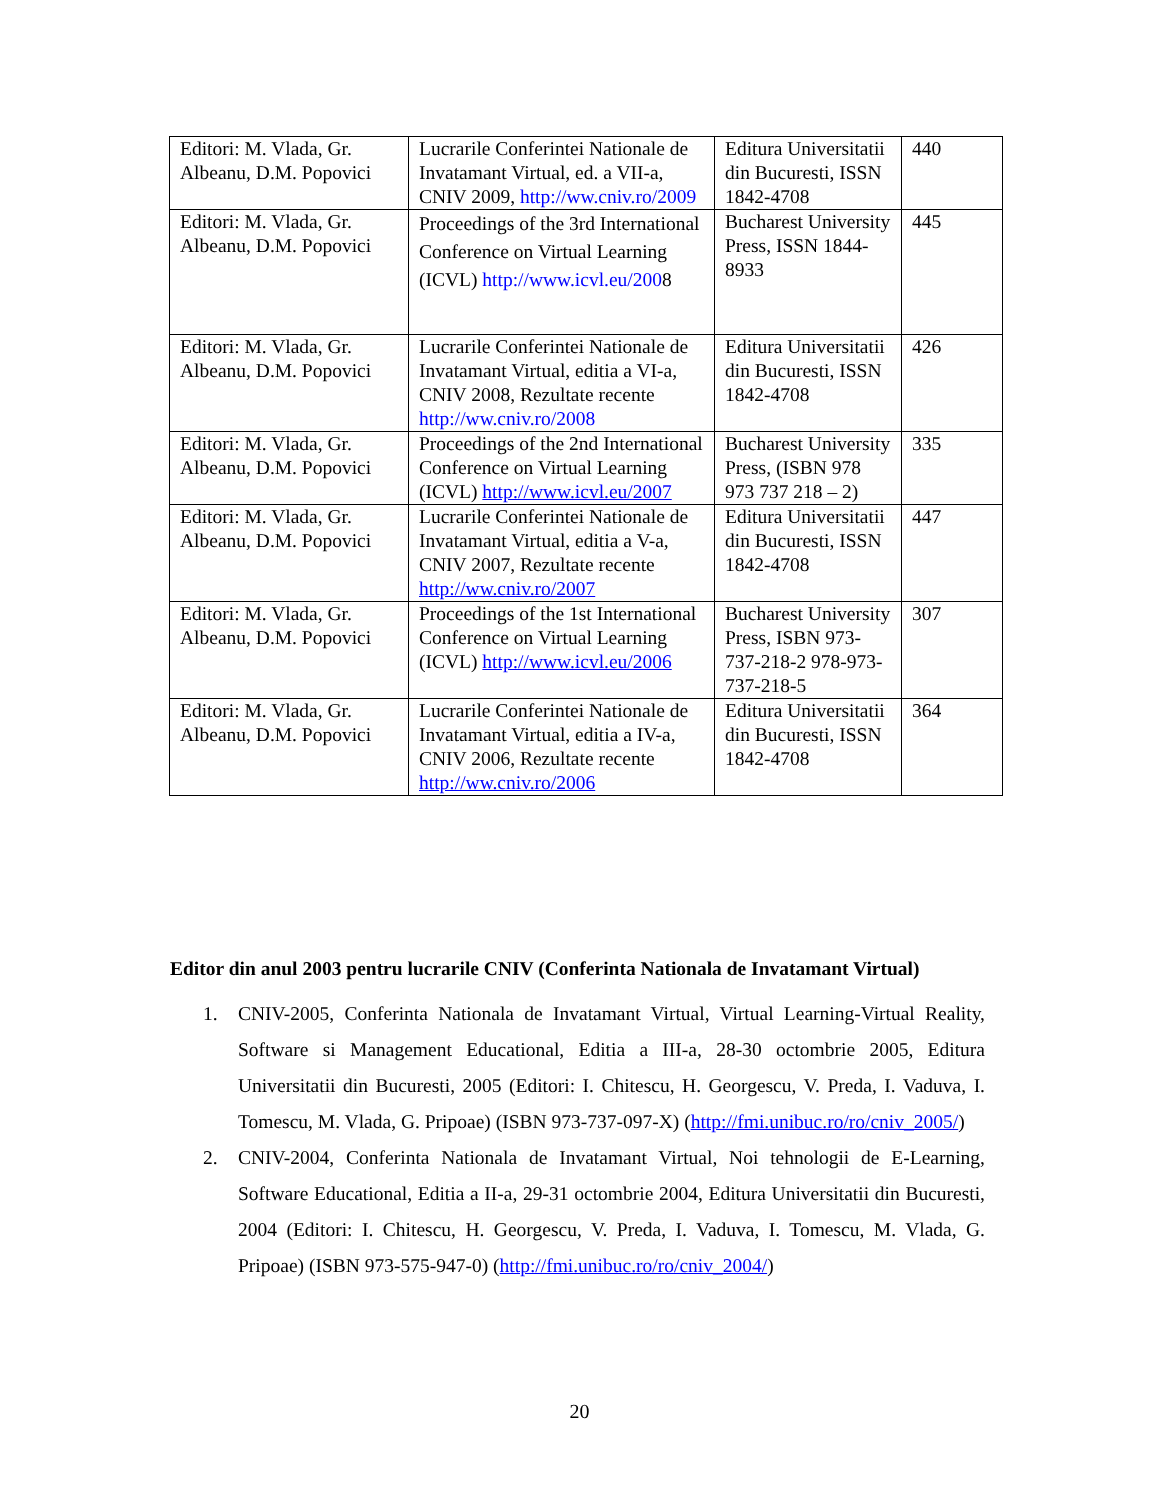| Editori: M. Vlada, Gr. Albeanu, D.M. Popovici | Lucrarile Conferintei Nationale de Invatamant Virtual, ed. a VII-a, CNIV 2009, http://ww.cniv.ro/2009 | Editura Universitatii din Bucuresti, ISSN 1842-4708 | 440 |
| Editori: M. Vlada, Gr. Albeanu, D.M. Popovici | Proceedings of the 3rd International Conference on Virtual Learning (ICVL) http://www.icvl.eu/200 8 | Bucharest University Press, ISSN 1844-8933 | 445 |
| Editori: M. Vlada, Gr. Albeanu, D.M. Popovici | Lucrarile Conferintei Nationale de Invatamant Virtual, editia a VI-a, CNIV 2008, Rezultate recente http://ww.cniv.ro/2008 | Editura Universitatii din Bucuresti, ISSN 1842-4708 | 426 |
| Editori: M. Vlada, Gr. Albeanu, D.M. Popovici | Proceedings of the 2nd International Conference on Virtual Learning (ICVL) http://www.icvl.eu/2007 | Bucharest University Press, (ISBN 978 973 737 218 – 2) | 335 |
| Editori: M. Vlada, Gr. Albeanu, D.M. Popovici | Lucrarile Conferintei Nationale de Invatamant Virtual, editia a V-a, CNIV 2007, Rezultate recente http://ww.cniv.ro/2007 | Editura Universitatii din Bucuresti, ISSN 1842-4708 | 447 |
| Editori: M. Vlada, Gr. Albeanu, D.M. Popovici | Proceedings of the 1st International Conference on Virtual Learning (ICVL) http://www.icvl.eu/2006 | Bucharest University Press, ISBN 973-737-218-2 978-973-737-218-5 | 307 |
| Editori: M. Vlada, Gr. Albeanu, D.M. Popovici | Lucrarile Conferintei Nationale de Invatamant Virtual, editia a IV-a, CNIV 2006, Rezultate recente http://ww.cniv.ro/2006 | Editura Universitatii din Bucuresti, ISSN 1842-4708 | 364 |
Editor din anul 2003 pentru lucrarile CNIV (Conferinta Nationala de Invatamant Virtual)
1. CNIV-2005, Conferinta Nationala de Invatamant Virtual, Virtual Learning-Virtual Reality, Software si Management Educational, Editia a III-a, 28-30 octombrie 2005, Editura Universitatii din Bucuresti, 2005 (Editori: I. Chitescu, H. Georgescu, V. Preda, I. Vaduva, I. Tomescu, M. Vlada, G. Pripoae) (ISBN 973-737-097-X) (http://fmi.unibuc.ro/ro/cniv_2005/)
2. CNIV-2004, Conferinta Nationala de Invatamant Virtual, Noi tehnologii de E-Learning, Software Educational, Editia a II-a, 29-31 octombrie 2004, Editura Universitatii din Bucuresti, 2004 (Editori: I. Chitescu, H. Georgescu, V. Preda, I. Vaduva, I. Tomescu, M. Vlada, G. Pripoae) (ISBN 973-575-947-0) (http://fmi.unibuc.ro/ro/cniv_2004/)
20